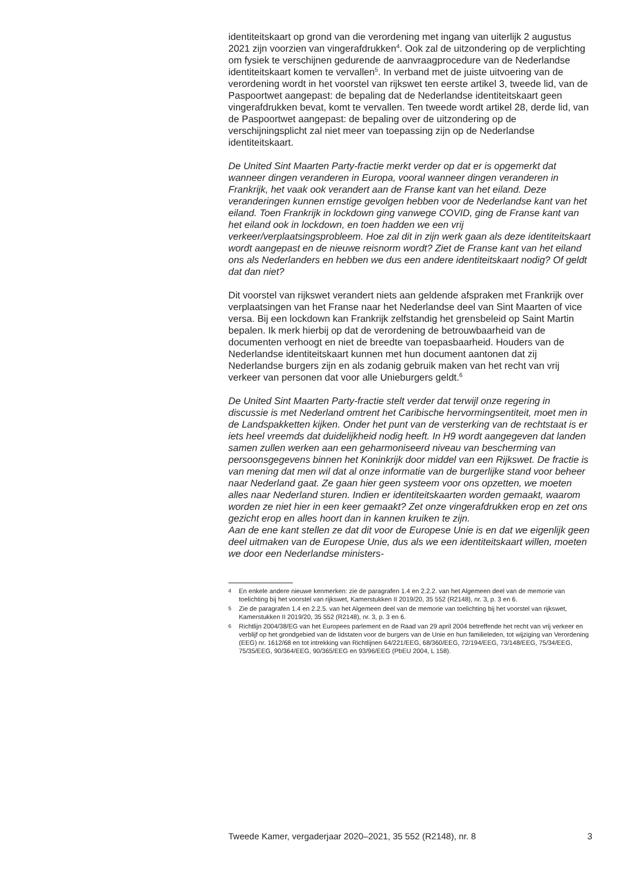identiteitskaart op grond van die verordening met ingang van uiterlijk 2 augustus 2021 zijn voorzien van vingerafdrukken<sup>4</sup>. Ook zal de uitzondering op de verplichting om fysiek te verschijnen gedurende de aanvraagprocedure van de Nederlandse identiteitskaart komen te vervallen<sup>5</sup>. In verband met de juiste uitvoering van de verordening wordt in het voorstel van rijkswet ten eerste artikel 3, tweede lid, van de Paspoortwet aangepast: de bepaling dat de Nederlandse identiteitskaart geen vingerafdrukken bevat, komt te vervallen. Ten tweede wordt artikel 28, derde lid, van de Paspoortwet aangepast: de bepaling over de uitzondering op de verschijningsplicht zal niet meer van toepassing zijn op de Nederlandse identiteitskaart.
De United Sint Maarten Party-fractie merkt verder op dat er is opgemerkt dat wanneer dingen veranderen in Europa, vooral wanneer dingen veranderen in Frankrijk, het vaak ook verandert aan de Franse kant van het eiland. Deze veranderingen kunnen ernstige gevolgen hebben voor de Nederlandse kant van het eiland. Toen Frankrijk in lockdown ging vanwege COVID, ging de Franse kant van het eiland ook in lockdown, en toen hadden we een vrij verkeer/verplaatsingsprobleem. Hoe zal dit in zijn werk gaan als deze identiteitskaart wordt aangepast en de nieuwe reisnorm wordt? Ziet de Franse kant van het eiland ons als Nederlanders en hebben we dus een andere identiteitskaart nodig? Of geldt dat dan niet?
Dit voorstel van rijkswet verandert niets aan geldende afspraken met Frankrijk over verplaatsingen van het Franse naar het Nederlandse deel van Sint Maarten of vice versa. Bij een lockdown kan Frankrijk zelfstandig het grensbeleid op Saint Martin bepalen. Ik merk hierbij op dat de verordening de betrouwbaarheid van de documenten verhoogt en niet de breedte van toepasbaarheid. Houders van de Nederlandse identiteitskaart kunnen met hun document aantonen dat zij Nederlandse burgers zijn en als zodanig gebruik maken van het recht van vrij verkeer van personen dat voor alle Unieburgers geldt.<sup>6</sup>
De United Sint Maarten Party-fractie stelt verder dat terwijl onze regering in discussie is met Nederland omtrent het Caribische hervormingsentiteit, moet men in de Landspakketten kijken. Onder het punt van de versterking van de rechtstaat is er iets heel vreemds dat duidelijkheid nodig heeft. In H9 wordt aangegeven dat landen samen zullen werken aan een geharmoniseerd niveau van bescherming van persoonsgegevens binnen het Koninkrijk door middel van een Rijkswet. De fractie is van mening dat men wil dat al onze informatie van de burgerlijke stand voor beheer naar Nederland gaat. Ze gaan hier geen systeem voor ons opzetten, we moeten alles naar Nederland sturen. Indien er identiteitskaarten worden gemaakt, waarom worden ze niet hier in een keer gemaakt? Zet onze vingerafdrukken erop en zet ons gezicht erop en alles hoort dan in kannen kruiken te zijn.
Aan de ene kant stellen ze dat dit voor de Europese Unie is en dat we eigenlijk geen deel uitmaken van de Europese Unie, dus als we een identiteitskaart willen, moeten we door een Nederlandse ministers-
4 En enkele andere nieuwe kenmerken: zie de paragrafen 1.4 en 2.2.2. van het Algemeen deel van de memorie van toelichting bij het voorstel van rijkswet, Kamerstukken II 2019/20, 35 552 (R2148), nr. 3, p. 3 en 6.
5 Zie de paragrafen 1.4 en 2.2.5. van het Algemeen deel van de memorie van toelichting bij het voorstel van rijkswet, Kamerstukken II 2019/20, 35 552 (R2148), nr. 3, p. 3 en 6.
6 Richtlijn 2004/38/EG van het Europees parlement en de Raad van 29 april 2004 betreffende het recht van vrij verkeer en verblijf op het grondgebied van de lidstaten voor de burgers van de Unie en hun familieleden, tot wijziging van Verordening (EEG) nr. 1612/68 en tot intrekking van Richtlijnen 64/221/EEG, 68/360/EEG, 72/194/EEG, 73/148/EEG, 75/34/EEG, 75/35/EEG, 90/364/EEG, 90/365/EEG en 93/96/EEG (PbEU 2004, L 158).
Tweede Kamer, vergaderjaar 2020–2021, 35 552 (R2148), nr. 8 3